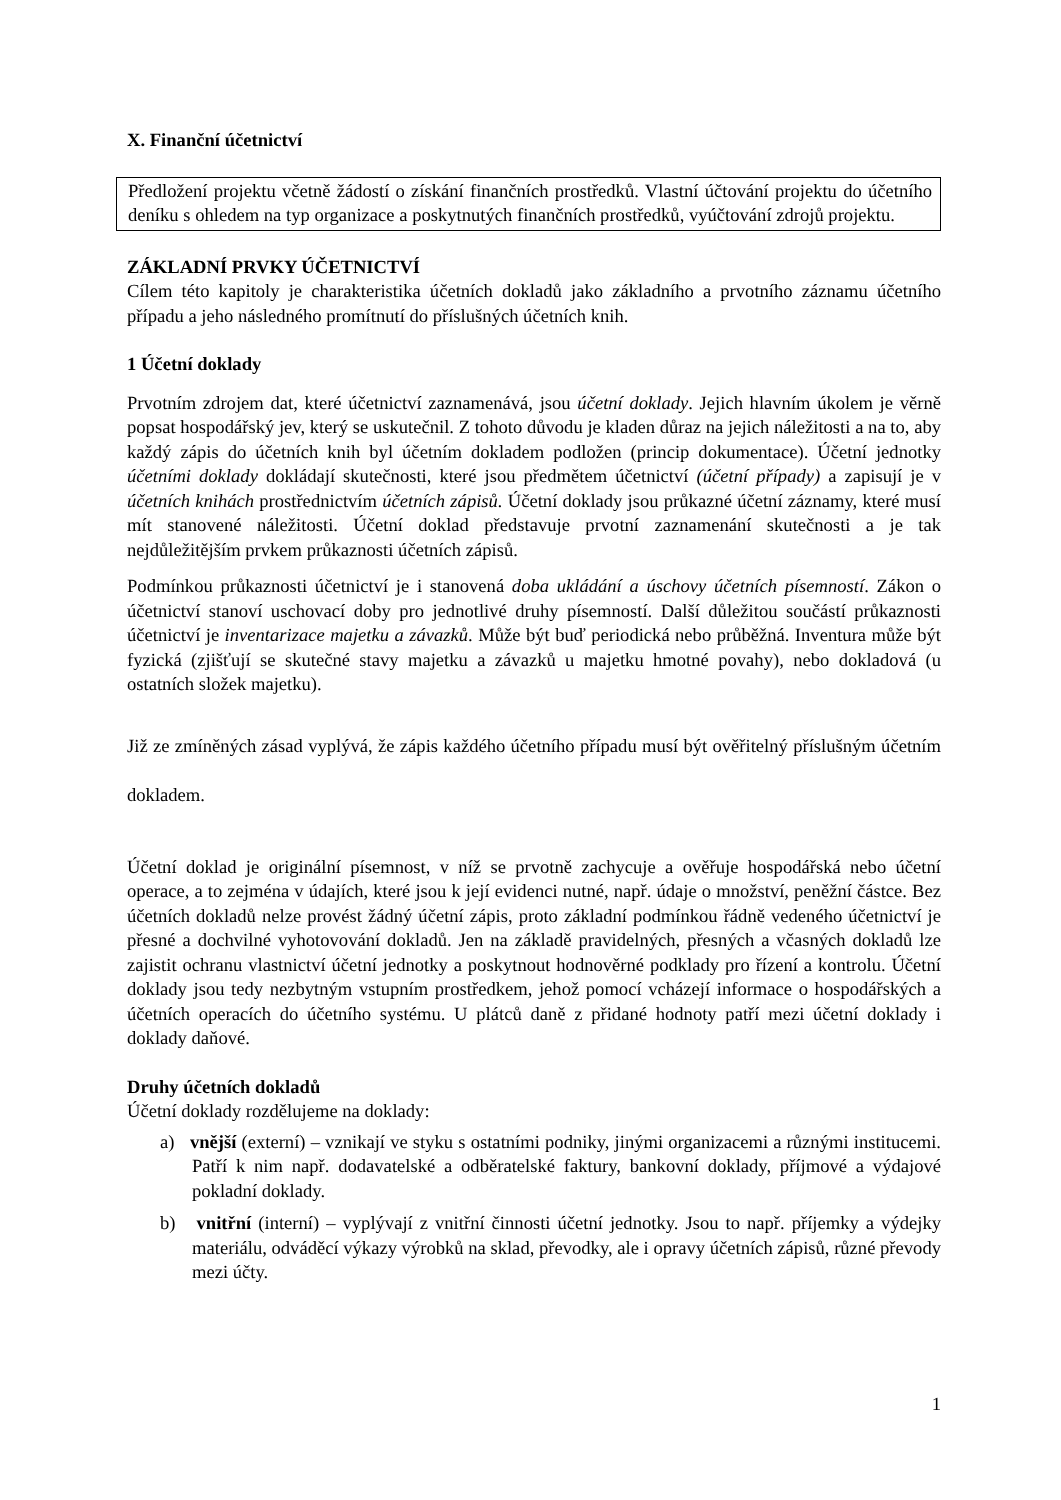X. Finanční účetnictví
Předložení projektu včetně žádostí o získání finančních prostředků. Vlastní účtování projektu do účetního deníku s ohledem na typ organizace a poskytnutých finančních prostředků, vyúčtování zdrojů projektu.
ZÁKLADNÍ PRVKY ÚČETNICTVÍ
Cílem této kapitoly je charakteristika účetních dokladů jako základního a prvotního záznamu účetního případu a jeho následného promítnutí do příslušných účetních knih.
1 Účetní doklady
Prvotním zdrojem dat, které účetnictví zaznamenává, jsou účetní doklady. Jejich hlavním úkolem je věrně popsat hospodářský jev, který se uskutečnil. Z tohoto důvodu je kladen důraz na jejich náležitosti a na to, aby každý zápis do účetních knih byl účetním dokladem podložen (princip dokumentace). Účetní jednotky účetními doklady dokládají skutečnosti, které jsou předmětem účetnictví (účetní případy) a zapisují je v účetních knihách prostřednictvím účetních zápisů. Účetní doklady jsou průkazné účetní záznamy, které musí mít stanovené náležitosti. Účetní doklad představuje prvotní zaznamenání skutečnosti a je tak nejdůležitějším prvkem průkaznosti účetních zápisů.
Podmínkou průkaznosti účetnictví je i stanovená doba ukládání a úschovy účetních písemností. Zákon o účetnictví stanoví uschovací doby pro jednotlivé druhy písemností. Další důležitou součástí průkaznosti účetnictví je inventarizace majetku a závazků. Může být buď periodická nebo průběžná. Inventura může být fyzická (zjišťují se skutečné stavy majetku a závazků u majetku hmotné povahy), nebo dokladová (u ostatních složek majetku).
Již ze zmíněných zásad vyplývá, že zápis každého účetního případu musí být ověřitelný příslušným účetním dokladem.
Účetní doklad je originální písemnost, v níž se prvotně zachycuje a ověřuje hospodářská nebo účetní operace, a to zejména v údajích, které jsou k její evidenci nutné, např. údaje o množství, peněžní částce. Bez účetních dokladů nelze provést žádný účetní zápis, proto základní podmínkou řádně vedeného účetnictví je přesné a dochvilné vyhotovování dokladů. Jen na základě pravidelných, přesných a včasných dokladů lze zajistit ochranu vlastnictví účetní jednotky a poskytnout hodnověrné podklady pro řízení a kontrolu. Účetní doklady jsou tedy nezbytným vstupním prostředkem, jehož pomocí vcházejí informace o hospodářských a účetních operacích do účetního systému. U plátců daně z přidané hodnoty patří mezi účetní doklady i doklady daňové.
Druhy účetních dokladů
Účetní doklady rozdělujeme na doklady:
a) vnější (externí) – vznikají ve styku s ostatními podniky, jinými organizacemi a různými institucemi. Patří k nim např. dodavatelské a odběratelské faktury, bankovní doklady, příjmové a výdajové pokladní doklady.
b) vnitřní (interní) – vyplývají z vnitřní činnosti účetní jednotky. Jsou to např. příjemky a výdejky materiálu, odváděcí výkazy výrobků na sklad, převodky, ale i opravy účetních zápisů, různé převody mezi účty.
1